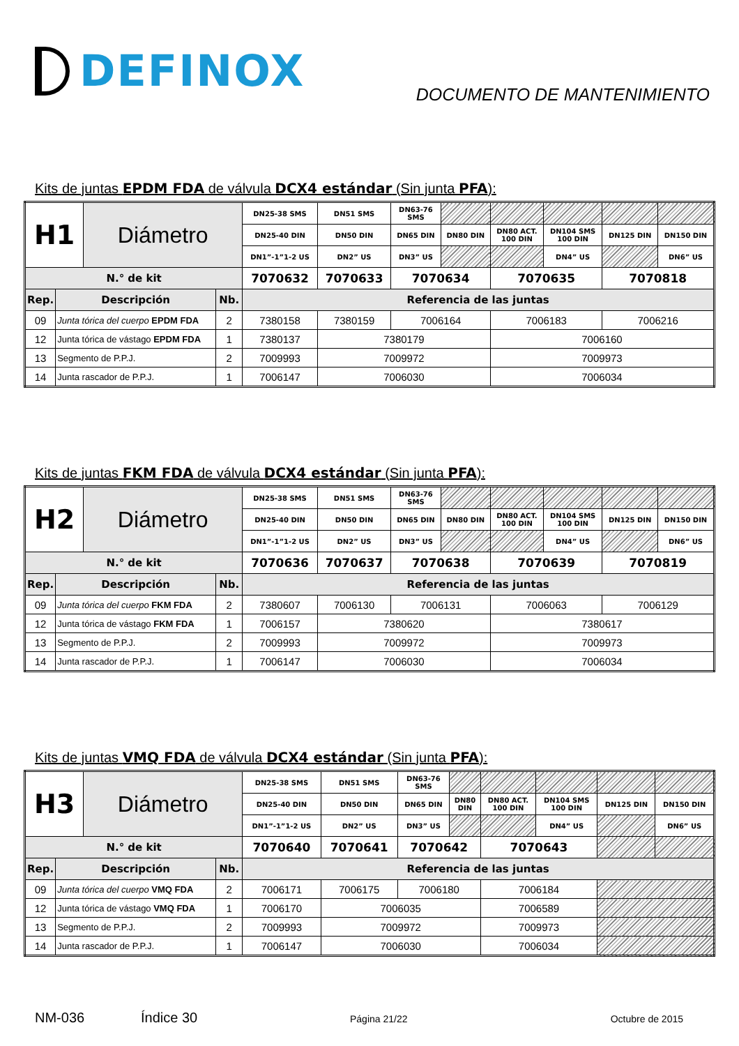DEFINOX
DOCUMENTO DE MANTENIMIENTO
Kits de juntas EPDM FDA de válvula DCX4 estándar (Sin junta PFA):
| H1 | | Diámetro | | DN25-38 SMS | DN51 SMS | DN63-76 SMS | | | | | |
| | | | | DN25-40 DIN | DN50 DIN | DN65 DIN | DN80 DIN | DN80 ACT. 100 DIN | DN104 SMS 100 DIN | DN125 DIN | DN150 DIN |
| | | | | DN1”-1”1-2 US | DN2” US | DN3” US | | | DN4” US | | DN6” US |
| N.° de kit | | | | 7070632 | 7070633 | 7070634 | | 7070635 | | 7070818 | |
| Rep. | Descripción | | Nb. | Referencia de las juntas | | | | | | | |
| 09 | Junta tórica del cuerpo EPDM FDA | | 2 | 7380158 | 7380159 | 7006164 | | 7006183 | | 7006216 | |
| 12 | Junta tórica de vástago EPDM FDA | | 1 | 7380137 | 7380179 | | | 7006160 | | | |
| 13 | Segmento de P.P.J. | | 2 | 7009993 | 7009972 | | | 7009973 | | | |
| 14 | Junta rascador de P.P.J. | | 1 | 7006147 | 7006030 | | | 7006034 | | | |
Kits de juntas FKM FDA de válvula DCX4 estándar (Sin junta PFA):
| H2 | | Diámetro | | DN25-38 SMS | DN51 SMS | DN63-76 SMS | | | | | |
| | | | | DN25-40 DIN | DN50 DIN | DN65 DIN | DN80 DIN | DN80 ACT. 100 DIN | DN104 SMS 100 DIN | DN125 DIN | DN150 DIN |
| | | | | DN1”-1”1-2 US | DN2” US | DN3” US | | | DN4” US | | DN6” US |
| N.° de kit | | | | 7070636 | 7070637 | 7070638 | | 7070639 | | 7070819 | |
| Rep. | Descripción | | Nb. | Referencia de las juntas | | | | | | | |
| 09 | Junta tórica del cuerpo FKM FDA | | 2 | 7380607 | 7006130 | 7006131 | | 7006063 | | 7006129 | |
| 12 | Junta tórica de vástago FKM FDA | | 1 | 7006157 | 7380620 | | | 7380617 | | | |
| 13 | Segmento de P.P.J. | | 2 | 7009993 | 7009972 | | | 7009973 | | | |
| 14 | Junta rascador de P.P.J. | | 1 | 7006147 | 7006030 | | | 7006034 | | | |
Kits de juntas VMQ FDA de válvula DCX4 estándar (Sin junta PFA):
| H3 | | Diámetro | | DN25-38 SMS | DN51 SMS | DN63-76 SMS | | | | | |
| | | | | DN25-40 DIN | DN50 DIN | DN65 DIN | DN80 DIN | DN80 ACT. 100 DIN | DN104 SMS 100 DIN | DN125 DIN | DN150 DIN |
| | | | | DN1”-1”1-2 US | DN2” US | DN3” US | | | DN4” US | | DN6” US |
| N.° de kit | | | | 7070640 | 7070641 | 7070642 | | 7070643 | | | |
| Rep. | Descripción | | Nb. | Referencia de las juntas | | | | | | | |
| 09 | Junta tórica del cuerpo VMQ FDA | | 2 | 7006171 | 7006175 | 7006180 | | 7006184 | | | |
| 12 | Junta tórica de vástago VMQ FDA | | 1 | 7006170 | 7006035 | | | 7006589 | | | |
| 13 | Segmento de P.P.J. | | 2 | 7009993 | 7009972 | | | 7009973 | | | |
| 14 | Junta rascador de P.P.J. | | 1 | 7006147 | 7006030 | | | 7006034 | | | |
NM-036 Índice 30 Página 21/22 Octubre de 2015